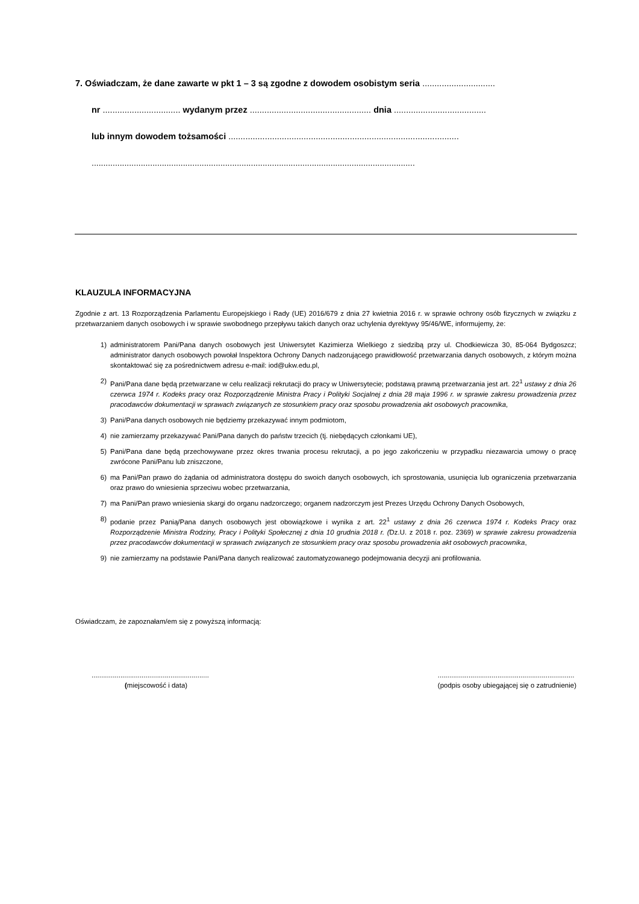7. Oświadczam, że dane zawarte w pkt 1 – 3 są zgodne z dowodem osobistym seria ..............................
nr ................................ wydanym przez .................................................. dnia ......................................
lub innym dowodem tożsamości ...............................................................................................
..........................................................................................................................................
KLAUZULA INFORMACYJNA
Zgodnie z art. 13 Rozporządzenia Parlamentu Europejskiego i Rady (UE) 2016/679 z dnia 27 kwietnia 2016 r. w sprawie ochrony osób fizycznych w związku z przetwarzaniem danych osobowych i w sprawie swobodnego przepływu takich danych oraz uchylenia dyrektywy 95/46/WE, informujemy, że:
1) administratorem Pani/Pana danych osobowych jest Uniwersytet Kazimierza Wielkiego z siedzibą przy ul. Chodkiewicza 30, 85-064 Bydgoszcz; administrator danych osobowych powołał Inspektora Ochrony Danych nadzorującego prawidłowość przetwarzania danych osobowych, z którym można skontaktować się za pośrednictwem adresu e-mail: iod@ukw.edu.pl,
2) Pani/Pana dane będą przetwarzane w celu realizacji rekrutacji do pracy w Uniwersytecie; podstawą prawną przetwarzania jest art. 22<sup>1</sup> ustawy z dnia 26 czerwca 1974 r. Kodeks pracy oraz Rozporządzenie Ministra Pracy i Polityki Socjalnej z dnia 28 maja 1996 r. w sprawie zakresu prowadzenia przez pracodawców dokumentacji w sprawach związanych ze stosunkiem pracy oraz sposobu prowadzenia akt osobowych pracownika,
3) Pani/Pana danych osobowych nie będziemy przekazywać innym podmiotom,
4) nie zamierzamy przekazywać Pani/Pana danych do państw trzecich (tj. niebędących członkami UE),
5) Pani/Pana dane będą przechowywane przez okres trwania procesu rekrutacji, a po jego zakończeniu w przypadku niezawarcia umowy o pracę zwrócone Pani/Panu lub zniszczone,
6) ma Pani/Pan prawo do żądania od administratora dostępu do swoich danych osobowych, ich sprostowania, usunięcia lub ograniczenia przetwarzania oraz prawo do wniesienia sprzeciwu wobec przetwarzania,
7) ma Pani/Pan prawo wniesienia skargi do organu nadzorczego; organem nadzorczym jest Prezes Urzędu Ochrony Danych Osobowych,
8) podanie przez Panią/Pana danych osobowych jest obowiązkowe i wynika z art. 22<sup>1</sup> ustawy z dnia 26 czerwca 1974 r. Kodeks Pracy oraz Rozporządzenie Ministra Rodziny, Pracy i Polityki Społecznej z dnia 10 grudnia 2018 r. (Dz.U. z 2018 r. poz. 2369) w sprawie zakresu prowadzenia przez pracodawców dokumentacji w sprawach związanych ze stosunkiem pracy oraz sposobu prowadzenia akt osobowych pracownika,
9) nie zamierzamy na podstawie Pani/Pana danych realizować zautomatyzowanego podejmowania decyzji ani profilowania.
Oświadczam, że zapoznałam/em się z powyższą informacją:
.............................................................
(miejscowość i data)
.......................................................................
(podpis osoby ubiegającej się o zatrudnienie)